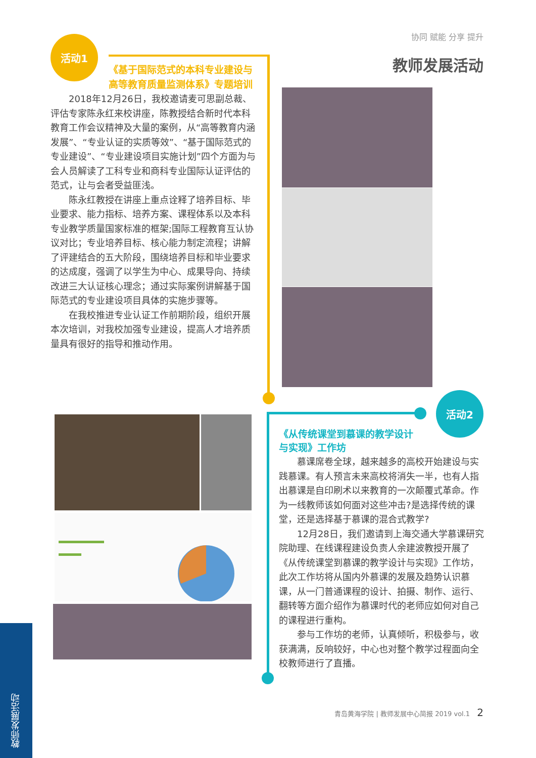活动1 协同 赋能 分享 提升
教师发展活动
《基于国际范式的本科专业建设与高等教育质量监测体系》专题培训
2018年12月26日，我校邀请麦可思副总裁、评估专家陈永红来校讲座，陈教授结合新时代本科教育工作会议精神及大量的案例，从“高等教育内涵发展”、“专业认证的实质等效”、“基于国际范式的专业建设”、“专业建设项目实施计划”四个方面为与会人员解读了工科专业和商科专业国际认证评估的范式，让与会者受益匪浅。
陈永红教授在讲座上重点诠释了培养目标、毕业要求、能力指标、培养方案、课程体系以及本科专业教学质量国家标准的框架;国际工程教育互认协议对比；专业培养目标、核心能力制定流程；讲解了评建结合的五大阶段，围绕培养目标和毕业要求的达成度，强调了以学生为中心、成果导向、持续改进三大认证核心理念；通过实际案例讲解基于国际范式的专业建设项目具体的实施步骤等。
在我校推进专业认证工作前期阶段，组织开展本次培训，对我校加强专业建设，提高人才培养质量具有很好的指导和推动作用。
活动2
《从传统课堂到慕课的教学设计
与实现》工作坊
慕课席卷全球，越来越多的高校开始建设与实践慕课。有人预言未来高校将消失一半，也有人指出慕课是自印刷术以来教育的一次颠覆式革命。作为一线教师该如何面对这些冲击?是选择传统的课堂，还是选择基于慕课的混合式教学?
12月28日，我们邀请到上海交通大学慕课研究院助理、在线课程建设负责人余建波教授开展了《从传统课堂到慕课的教学设计与实现》工作坊，此次工作坊将从国内外慕课的发展及趋势认识慕课，从一门普通课程的设计、拍摄、制作、运行、翻转等方面介绍作为慕课时代的老师应如何对自己的课程进行重构。
参与工作坊的老师，认真倾听，积极参与，收获满满，反响较好，中心也对整个教学过程面向全校教师进行了直播。
教师发展活动
青岛黄海学院 | 教师发展中心简报 2019 vol.1 2